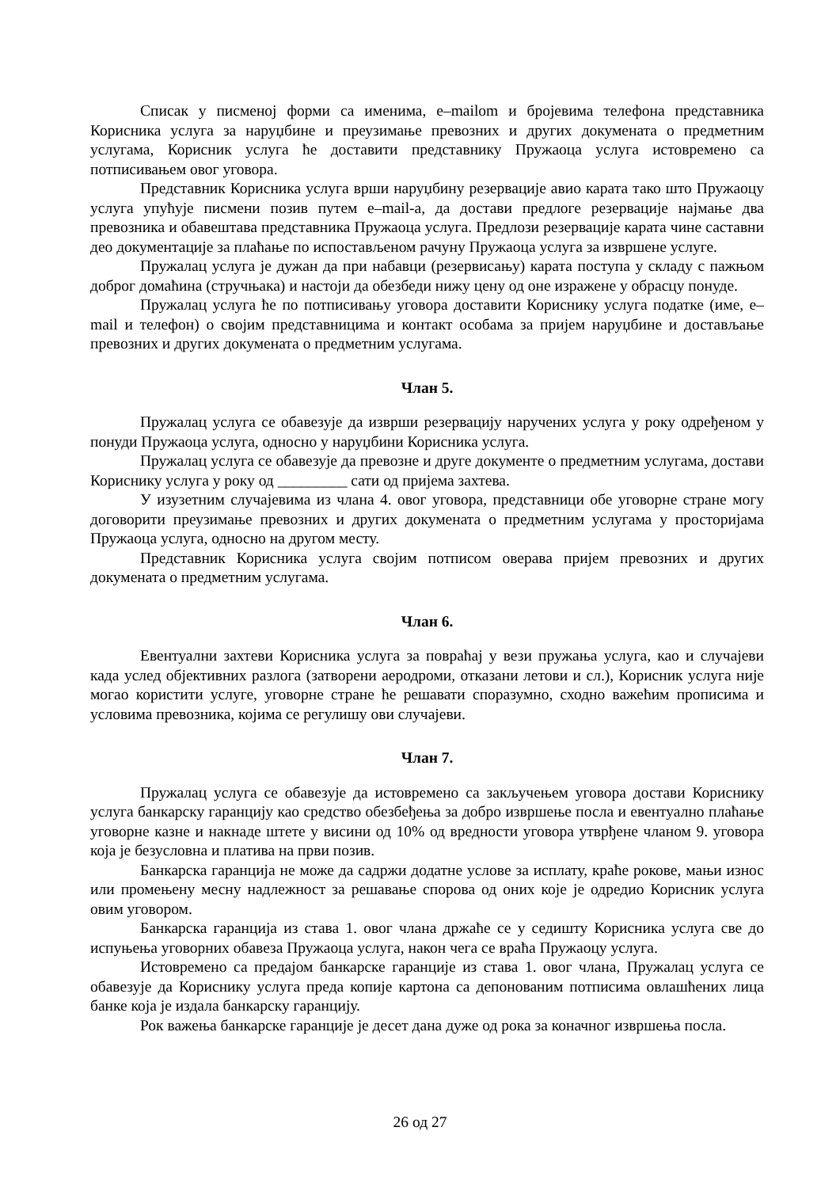Списак у писменој форми са именима, e–mailom и бројевима телефона представника Корисника услуга за наруџбине и преузимање превозних и других докумената о предметним услугама, Корисник услуга ће доставити представнику Пружаоца услуга истовремено са потписивањем овог уговора.
Представник Корисника услуга врши наруџбину резервације авио карата тако што Пружаоцу услуга упућује писмени позив путем e–mail-а, да достави предлоге резервације најмање два превозника и обавештава представника Пружаоца услуга. Предлози резервације карата чине саставни део документације за плаћање по испостављеном рачуну Пружаоца услуга за извршене услуге.
Пружалац услуга је дужан да при набавци (резервисању) карата поступа у складу с пажњом доброг домаћина (стручњака) и настоји да обезбеди нижу цену од оне изражене у обрасцу понуде.
Пружалац услуга ће по потписивању уговора доставити Кориснику услуга податке (име, e–mail и телефон) о својим представницима и контакт особама за пријем наруџбине и достављање превозних и других докумената о предметним услугама.
Члан 5.
Пружалац услуга се обавезује да изврши резервацију наручених услуга у року одређеном у понуди Пружаоца услуга, односно у наруџбини Корисника услуга.
Пружалац услуга се обавезује да превозне и друге документе о предметним услугама, достави Кориснику услуга у року од _________ сати од пријема захтева.
У изузетним случајевима из члана 4. овог уговора, представници обе уговорне стране могу договорити преузимање превозних и других докумената о предметним услугама у просторијама Пружаоца услуга, односно на другом месту.
Представник Корисника услуга својим потписом оверава пријем превозних и других докумената о предметним услугама.
Члан 6.
Евентуални захтеви Корисника услуга за повраћај у вези пружања услуга, као и случајеви када услед објективних разлога (затворени аеродроми, отказани летови и сл.), Корисник услуга није могао користити услуге, уговорне стране ће решавати споразумно, сходно важећим прописима и условима превозника, којима се регулишу ови случајеви.
Члан 7.
Пружалац услуга се обавезује да истовремено са закључењем уговора достави Кориснику услуга банкарску гаранцију као средство обезбеђења за добро извршење посла и евентуално плаћање уговорне казне и накнаде штете у висини од 10% од вредности уговора утврђене чланом 9. уговора која је безусловна и платива на први позив.
Банкарска гаранција не може да садржи додатне услове за исплату, краће рокове, мањи износ или промењену месну надлежност за решавање спорова од оних које је одредио Корисник услуга овим уговором.
Банкарска гаранција из става 1. овог члана држаће се у седишту Корисника услуга све до испуњења уговорних обавеза Пружаоца услуга, након чега се враћа Пружаоцу услуга.
Истовремено са предајом банкарске гаранције из става 1. овог члана, Пружалац услуга се обавезује да Кориснику услуга преда копије картона са депонованим потписима овлашћених лица банке која је издала банкарску гаранцију.
Рок важења банкарске гаранције је десет дана дуже од рока за коначног извршења посла.
26 од 27